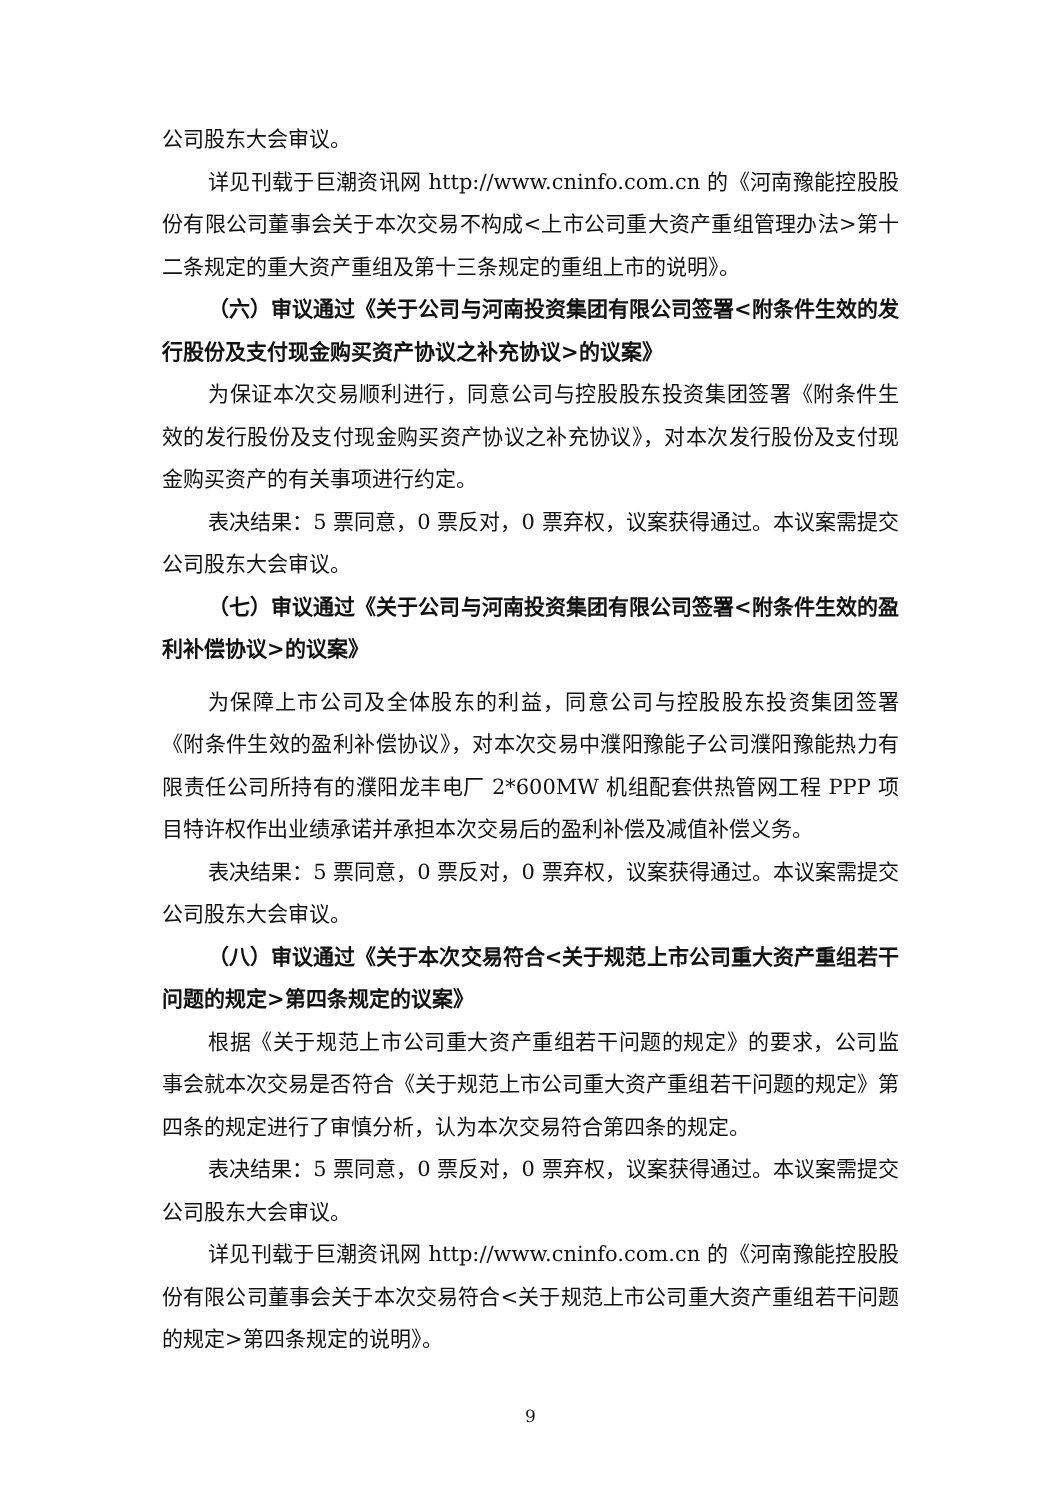公司股东大会审议。
详见刊载于巨潮资讯网 http://www.cninfo.com.cn 的《河南豫能控股股份有限公司董事会关于本次交易不构成<上市公司重大资产重组管理办法>第十二条规定的重大资产重组及第十三条规定的重组上市的说明》。
（六）审议通过《关于公司与河南投资集团有限公司签署<附条件生效的发行股份及支付现金购买资产协议之补充协议>的议案》
为保证本次交易顺利进行，同意公司与控股股东投资集团签署《附条件生效的发行股份及支付现金购买资产协议之补充协议》，对本次发行股份及支付现金购买资产的有关事项进行约定。
表决结果：5 票同意，0 票反对，0 票弃权，议案获得通过。本议案需提交公司股东大会审议。
（七）审议通过《关于公司与河南投资集团有限公司签署<附条件生效的盈利补偿协议>的议案》
为保障上市公司及全体股东的利益，同意公司与控股股东投资集团签署《附条件生效的盈利补偿协议》，对本次交易中濮阳豫能子公司濮阳豫能热力有限责任公司所持有的濮阳龙丰电厂 2*600MW 机组配套供热管网工程 PPP 项目特许权作出业绩承诺并承担本次交易后的盈利补偿及减值补偿义务。
表决结果：5 票同意，0 票反对，0 票弃权，议案获得通过。本议案需提交公司股东大会审议。
（八）审议通过《关于本次交易符合<关于规范上市公司重大资产重组若干问题的规定>第四条规定的议案》
根据《关于规范上市公司重大资产重组若干问题的规定》的要求，公司监事会就本次交易是否符合《关于规范上市公司重大资产重组若干问题的规定》第四条的规定进行了审慎分析，认为本次交易符合第四条的规定。
表决结果：5 票同意，0 票反对，0 票弃权，议案获得通过。本议案需提交公司股东大会审议。
详见刊载于巨潮资讯网 http://www.cninfo.com.cn 的《河南豫能控股股份有限公司董事会关于本次交易符合<关于规范上市公司重大资产重组若干问题的规定>第四条规定的说明》。
9